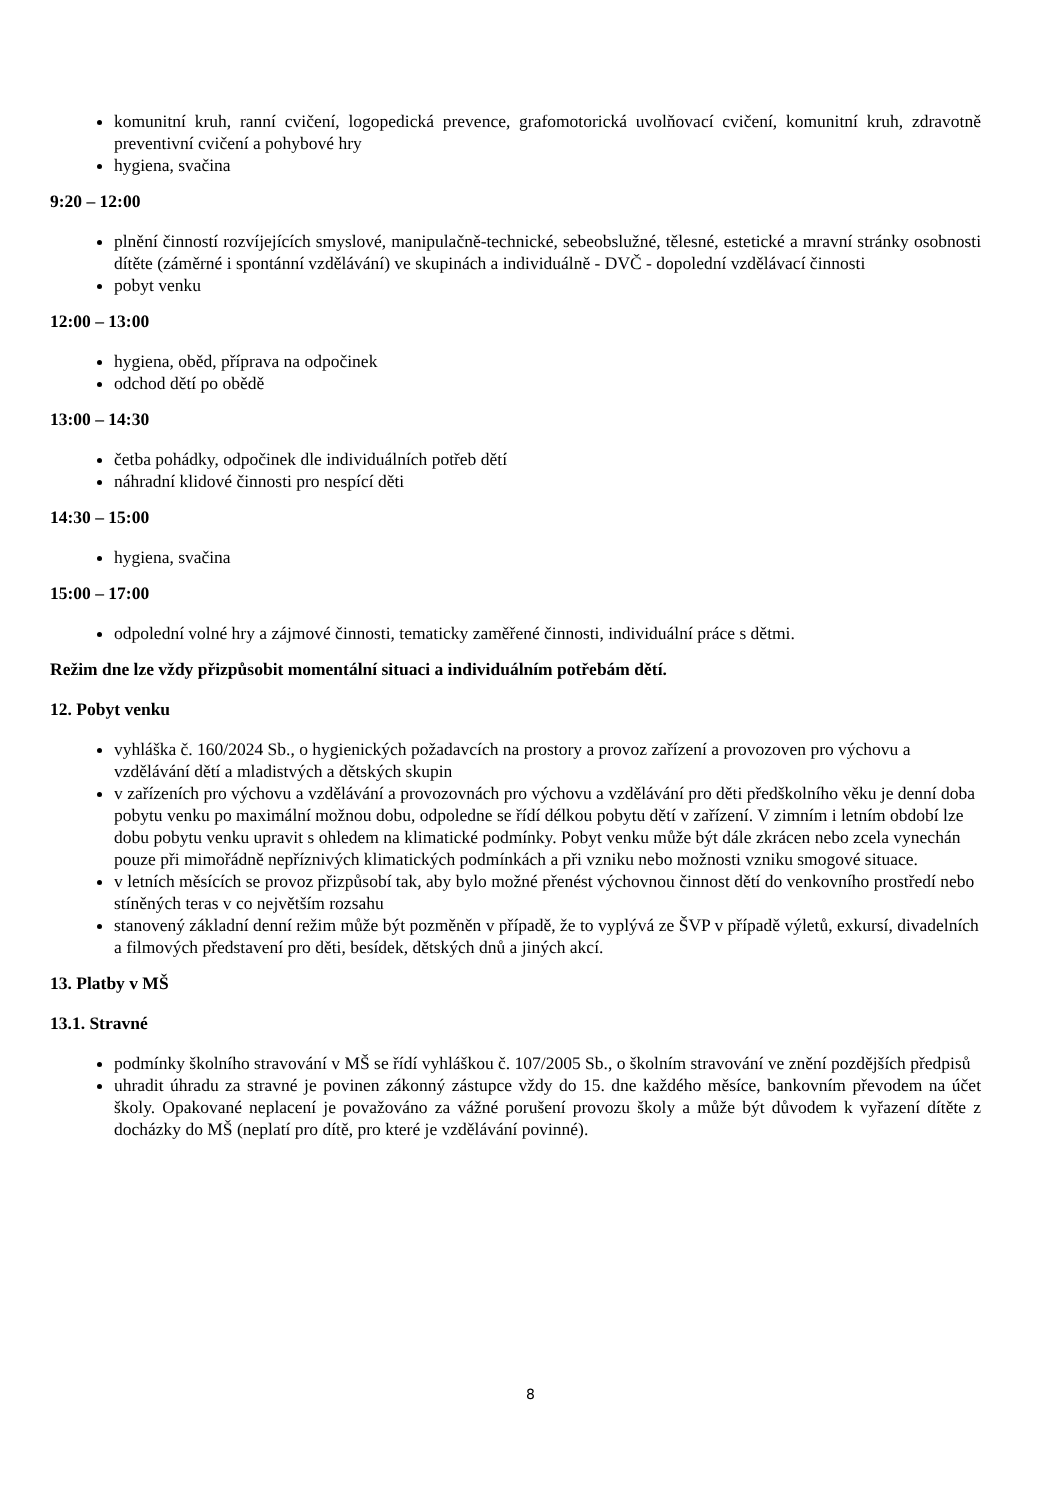komunitní kruh, ranní cvičení, logopedická prevence, grafomotorická uvolňovací cvičení, komunitní kruh, zdravotně preventivní cvičení a pohybové hry
hygiena, svačina
9:20 – 12:00
plnění činností rozvíjejících smyslové, manipulačně-technické, sebeobslužné, tělesné, estetické a mravní stránky osobnosti dítěte (záměrné i spontánní vzdělávání) ve skupinách a individuálně - DVČ - dopolední vzdělávací činnosti
pobyt venku
12:00 – 13:00
hygiena, oběd, příprava na odpočinek
odchod dětí po obědě
13:00 – 14:30
četba pohádky, odpočinek dle individuálních potřeb dětí
náhradní klidové činnosti pro nespící děti
14:30 – 15:00
hygiena, svačina
15:00 – 17:00
odpolední volné hry a zájmové činnosti, tematicky zaměřené činnosti, individuální práce s dětmi.
Režim dne lze vždy přizpůsobit momentální situaci a individuálním potřebám dětí.
12. Pobyt venku
vyhláška č. 160/2024 Sb., o hygienických požadavcích na prostory a provoz zařízení a provozoven pro výchovu a vzdělávání dětí a mladistvých a dětských skupin
v zařízeních pro výchovu a vzdělávání a provozovnách pro výchovu a vzdělávání pro děti předškolního věku je denní doba pobytu venku po maximální možnou dobu, odpoledne se řídí délkou pobytu dětí v zařízení. V zimním i letním období lze dobu pobytu venku upravit s ohledem na klimatické podmínky. Pobyt venku může být dále zkrácen nebo zcela vynechán pouze při mimořádně nepříznivých klimatických podmínkách a při vzniku nebo možnosti vzniku smogové situace.
v letních měsících se provoz přizpůsobí tak, aby bylo možné přenést výchovnou činnost dětí do venkovního prostředí nebo stíněných teras v co největším rozsahu
stanovený základní denní režim může být pozměněn v případě, že to vyplývá ze ŠVP v případě výletů, exkursí, divadelních a filmových představení pro děti, besídek, dětských dnů a jiných akcí.
13. Platby v MŠ
13.1. Stravné
podmínky školního stravování v MŠ se řídí vyhláškou č. 107/2005 Sb., o školním stravování ve znění pozdějších předpisů
uhradit úhradu za stravné je povinen zákonný zástupce vždy do 15. dne každého měsíce, bankovním převodem na účet školy. Opakované neplacení je považováno za vážné porušení provozu školy a může být důvodem k vyřazení dítěte z docházky do MŠ (neplatí pro dítě, pro které je vzdělávání povinné).
8